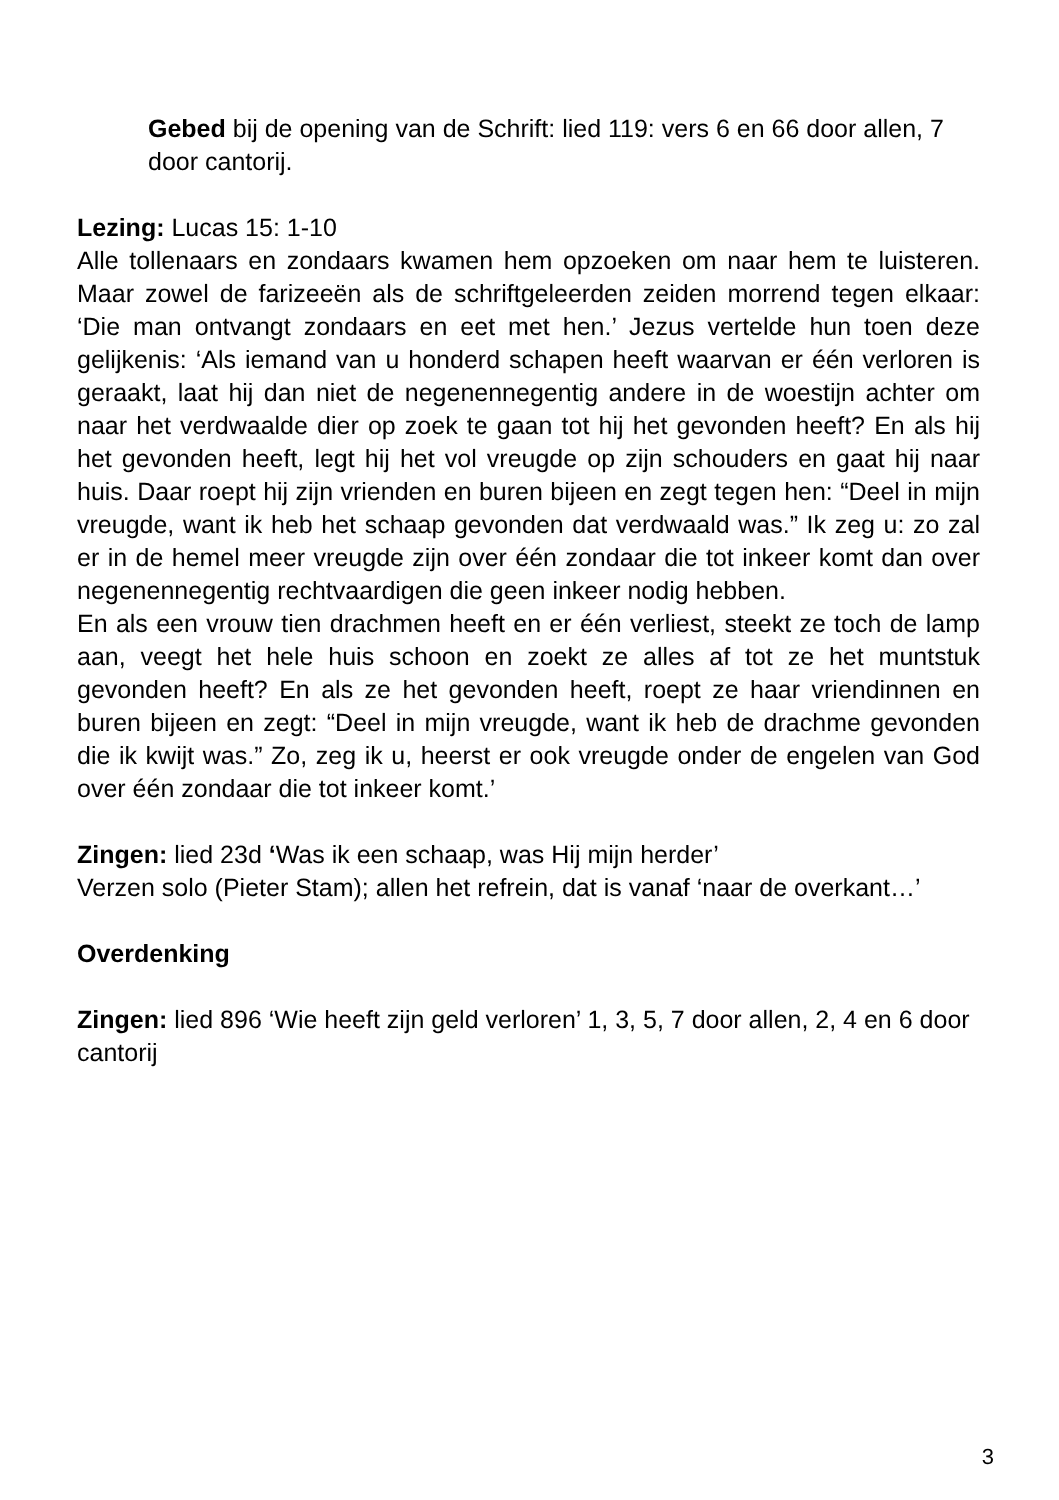Gebed bij de opening van de Schrift: lied 119: vers 6 en 66 door allen, 7 door cantorij.
Lezing: Lucas 15: 1-10
Alle tollenaars en zondaars kwamen hem opzoeken om naar hem te luisteren. Maar zowel de farizeeën als de schriftgeleerden zeiden morrend tegen elkaar: ‘Die man ontvangt zondaars en eet met hen.’ Jezus vertelde hun toen deze gelijkenis: ‘Als iemand van u honderd schapen heeft waarvan er één verloren is geraakt, laat hij dan niet de negenennegentig andere in de woestijn achter om naar het verdwaalde dier op zoek te gaan tot hij het gevonden heeft? En als hij het gevonden heeft, legt hij het vol vreugde op zijn schouders en gaat hij naar huis. Daar roept hij zijn vrienden en buren bijeen en zegt tegen hen: “Deel in mijn vreugde, want ik heb het schaap gevonden dat verdwaald was.” Ik zeg u: zo zal er in de hemel meer vreugde zijn over één zondaar die tot inkeer komt dan over negenennegentig rechtvaardigen die geen inkeer nodig hebben.
En als een vrouw tien drachmen heeft en er één verliest, steekt ze toch de lamp aan, veegt het hele huis schoon en zoekt ze alles af tot ze het muntstuk gevonden heeft? En als ze het gevonden heeft, roept ze haar vriendinnen en buren bijeen en zegt: “Deel in mijn vreugde, want ik heb de drachme gevonden die ik kwijt was.” Zo, zeg ik u, heerst er ook vreugde onder de engelen van God over één zondaar die tot inkeer komt.’
Zingen: lied 23d ‘Was ik een schaap, was Hij mijn herder’
Verzen solo (Pieter Stam); allen het refrein, dat is vanaf ‘naar de overkant…’
Overdenking
Zingen: lied 896 ‘Wie heeft zijn geld verloren’ 1, 3, 5, 7 door allen, 2, 4 en 6 door cantorij
3